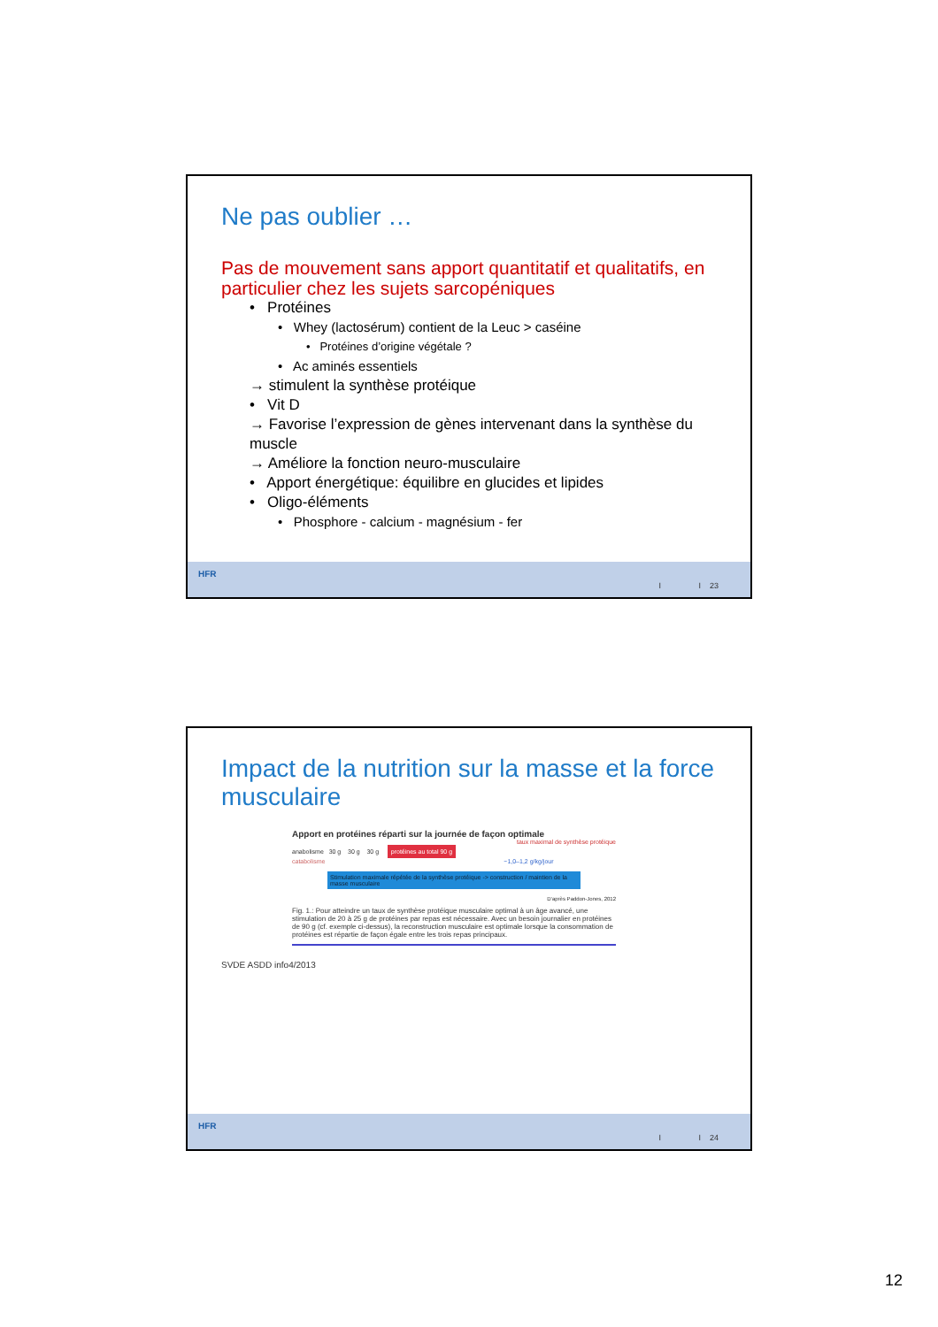Ne pas oublier …
Pas de mouvement sans apport quantitatif et qualitatifs, en particulier chez les sujets sarcopéniques
• Protéines
• Whey (lactosérum) contient de la Leuc > caséine
• Protéines d’origine végétale ?
• Ac aminés essentiels
→ stimulent la synthèse protéique
• Vit D
→ Favorise l’expression de gènes intervenant dans la synthèse du muscle
→ Améliore la fonction neuro-musculaire
• Apport énergétique: équilibre en glucides et lipides
• Oligo-éléments
• Phosphore - calcium - magnésium - fer
HFR
I I 23
Impact de la nutrition sur la masse et la force musculaire
Apport en protéines réparti sur la journée de façon optimale
taux maximal de synthèse protéique
anabolisme 30 g 30 g 30 g protéines au total 90 g
catabolisme ~1,0–1,2 g/kg/jour
Stimulation maximale répétée de la synthèse protéique -> construction / maintien de la masse musculaire
D’après Paddon-Jones, 2012
Fig. 1.: Pour atteindre un taux de synthèse protéique musculaire optimal à un âge avancé, une stimulation de 20 à 25 g de protéines par repas est nécessaire. Avec un besoin journalier en protéines de 90 g (cf. exemple ci-dessus), la reconstruction musculaire est optimale lorsque la consommation de protéines est répartie de façon égale entre les trois repas principaux.
SVDE ASDD info4/2013
HFR
I I 24
12